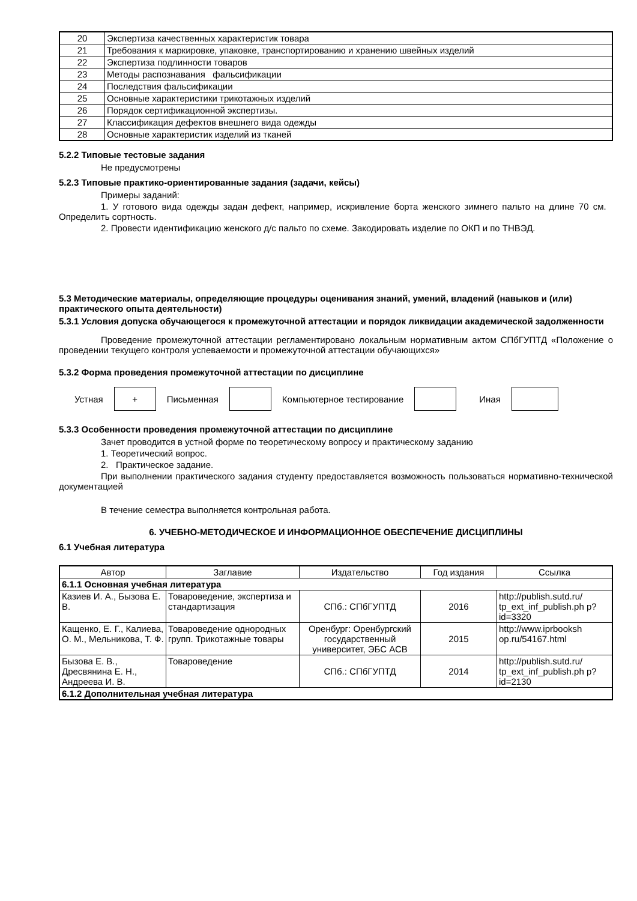| 20 | Экспертиза качественных характеристик товара |
| 21 | Требования к маркировке, упаковке, транспортированию и хранению швейных изделий |
| 22 | Экспертиза подлинности товаров |
| 23 | Методы распознавания фальсификации |
| 24 | Последствия фальсификации |
| 25 | Основные характеристики трикотажных изделий |
| 26 | Порядок сертификационной экспертизы. |
| 27 | Классификация дефектов внешнего вида одежды |
| 28 | Основные характеристик изделий из тканей |
5.2.2 Типовые тестовые задания
Не предусмотрены
5.2.3 Типовые практико-ориентированные задания (задачи, кейсы)
Примеры заданий:
1. У готового вида одежды задан дефект, например, искривление борта женского зимнего пальто на длине 70 см. Определить сортность.
2. Провести идентификацию женского д/с пальто по схеме. Закодировать изделие по ОКП и по ТНВЭД.
5.3 Методические материалы, определяющие процедуры оценивания знаний, умений, владений (навыков и (или) практического опыта деятельности)
5.3.1 Условия допуска обучающегося к промежуточной аттестации и порядок ликвидации академической задолженности
Проведение промежуточной аттестации регламентировано локальным нормативным актом СПбГУПТД «Положение о проведении текущего контроля успеваемости и промежуточной аттестации обучающихся»
5.3.2 Форма проведения промежуточной аттестации по дисциплине
Устная
+
Письменная Компьютерное тестирование Иная
5.3.3 Особенности проведения промежуточной аттестации по дисциплине
Зачет проводится в устной форме по теоретическому вопросу и практическому заданию
1. Теоретический вопрос.
2. Практическое задание.
При выполнении практического задания студенту предоставляется возможность пользоваться нормативно-технической документацией
В течение семестра выполняется контрольная работа.
6. УЧЕБНО-МЕТОДИЧЕСКОЕ И ИНФОРМАЦИОННОЕ ОБЕСПЕЧЕНИЕ ДИСЦИПЛИНЫ
6.1 Учебная литература
| Автор | Заглавие | Издательство | Год издания | Ссылка |
| --- | --- | --- | --- | --- |
| 6.1.1 Основная учебная литература | | | | |
| Казиев И. А., Бызова Е. В. | Товароведение, экспертиза и стандартизация | СПб.: СПбГУПТД | 2016 | http://publish.sutd.ru/ tp_ext_inf_publish.ph p?id=3320 |
| Кащенко, Е. Г., Калиева, О. М., Мельникова, Т. Ф. | Товароведение однородных групп. Трикотажные товары | Оренбург: Оренбургский государственный университет, ЭБС АСВ | 2015 | http://www.iprbooksh op.ru/54167.html |
| Бызова Е. В., Дресвянина Е. Н., Андреева И. В. | Товароведение | СПб.: СПбГУПТД | 2014 | http://publish.sutd.ru/ tp_ext_inf_publish.ph p?id=2130 |
| 6.1.2 Дополнительная учебная литература | | | | |